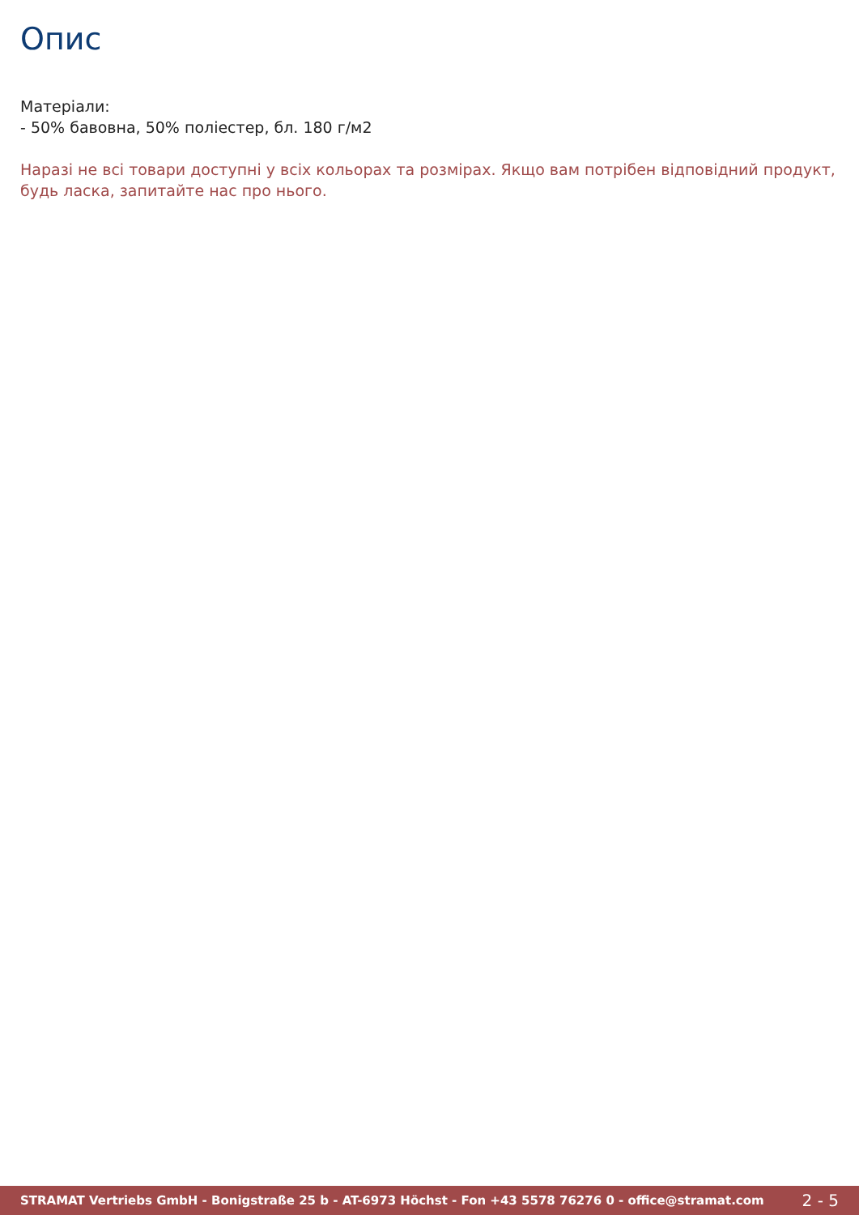Опис
Матеріали:
- 50% бавовна, 50% поліестер, бл. 180 г/м2
Наразі не всі товари доступні у всіх кольорах та розмірах. Якщо вам потрібен відповідний продукт, будь ласка, запитайте нас про нього.
STRAMAT Vertriebs GmbH - Bonigstraße 25 b - AT-6973 Höchst - Fon +43 5578 76276 0 - office@stramat.com 2 - 5